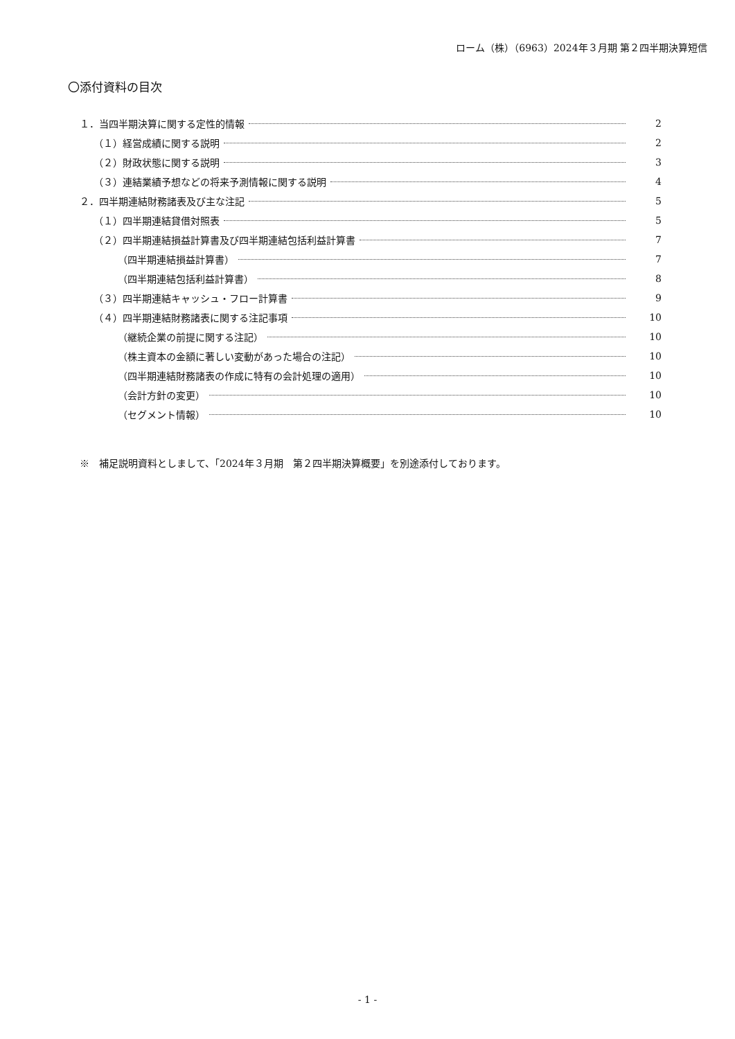ローム（株）（6963）2024年３月期 第２四半期決算短信
〇添付資料の目次
１．当四半期決算に関する定性的情報 2
（１）経営成績に関する説明 2
（２）財政状態に関する説明 3
（３）連結業績予想などの将来予測情報に関する説明 4
２．四半期連結財務諸表及び主な注記 5
（１）四半期連結貸借対照表 5
（２）四半期連結損益計算書及び四半期連結包括利益計算書 7
（四半期連結損益計算書） 7
（四半期連結包括利益計算書） 8
（３）四半期連結キャッシュ・フロー計算書 9
（４）四半期連結財務諸表に関する注記事項 10
（継続企業の前提に関する注記） 10
（株主資本の金額に著しい変動があった場合の注記） 10
（四半期連結財務諸表の作成に特有の会計処理の適用） 10
（会計方針の変更） 10
（セグメント情報） 10
※　補足説明資料としまして、「2024年３月期　第２四半期決算概要」を別途添付しております。
- 1 -